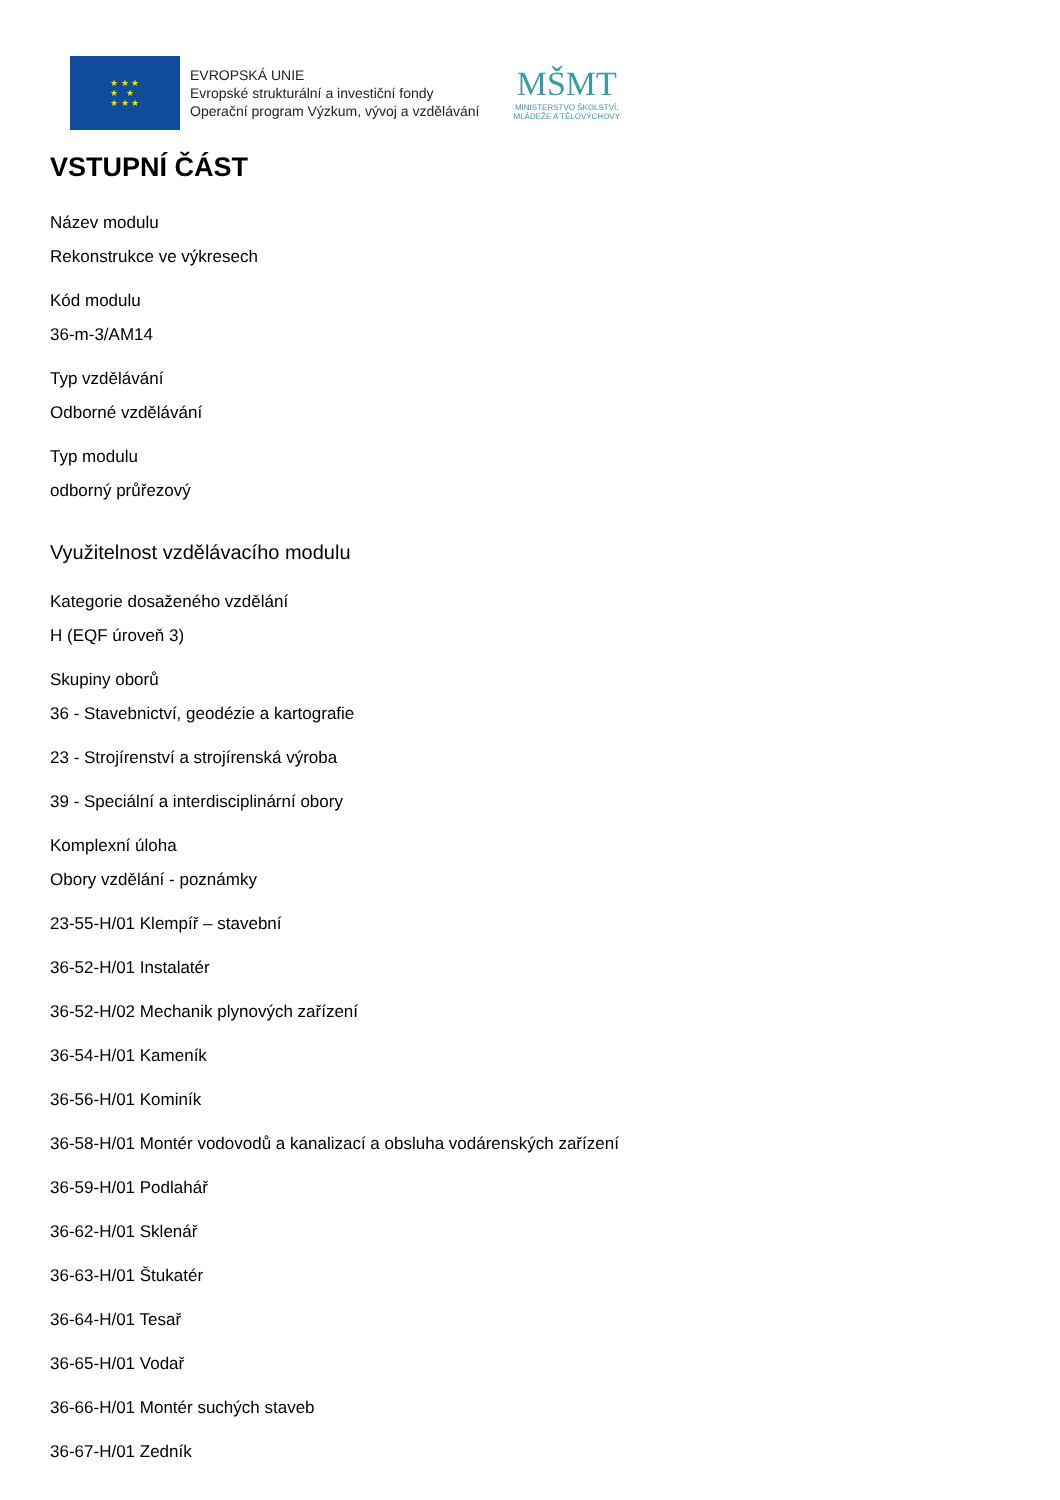★ ★ ★
★ ★
★ ★ ★
EVROPSKÁ UNIE
Evropské strukturální a investiční fondy
Operační program Výzkum, vývoj a vzdělávání
MŠMT
MINISTERSTVO ŠKOLSTVÍ,
MLÁDEŽE A TĚLOVÝCHOVY
VSTUPNÍ ČÁST
Název modulu
Rekonstrukce ve výkresech
Kód modulu
36-m-3/AM14
Typ vzdělávání
Odborné vzdělávání
Typ modulu
odborný průřezový
Využitelnost vzdělávacího modulu
Kategorie dosaženého vzdělání
H (EQF úroveň 3)
Skupiny oborů
36 - Stavebnictví, geodézie a kartografie
23 - Strojírenství a strojírenská výroba
39 - Speciální a interdisciplinární obory
Komplexní úloha
Obory vzdělání - poznámky
23-55-H/01 Klempíř – stavební
36-52-H/01 Instalatér
36-52-H/02 Mechanik plynových zařízení
36-54-H/01 Kameník
36-56-H/01 Kominík
36-58-H/01 Montér vodovodů a kanalizací a obsluha vodárenských zařízení
36-59-H/01 Podlahář
36-62-H/01 Sklenář
36-63-H/01 Štukatér
36-64-H/01 Tesař
36-65-H/01 Vodař
36-66-H/01 Montér suchých staveb
36-67-H/01 Zedník